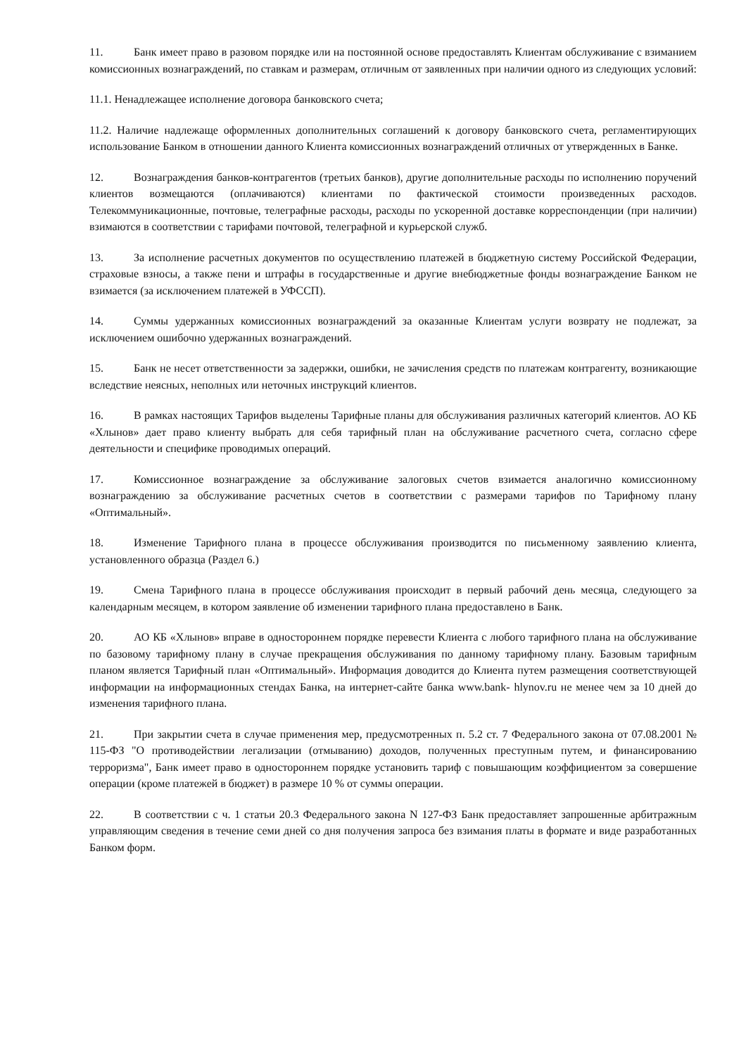11. Банк имеет право в разовом порядке или на постоянной основе предоставлять Клиентам обслуживание с взиманием комиссионных вознаграждений, по ставкам и размерам, отличным от заявленных при наличии одного из следующих условий:
11.1. Ненадлежащее исполнение договора банковского счета;
11.2. Наличие надлежаще оформленных дополнительных соглашений к договору банковского счета, регламентирующих использование Банком в отношении данного Клиента комиссионных вознаграждений отличных от утвержденных в Банке.
12. Вознаграждения банков-контрагентов (третьих банков), другие дополнительные расходы по исполнению поручений клиентов возмещаются (оплачиваются) клиентами по фактической стоимости произведенных расходов. Телекоммуникационные, почтовые, телеграфные расходы, расходы по ускоренной доставке корреспонденции (при наличии) взимаются в соответствии с тарифами почтовой, телеграфной и курьерской служб.
13. За исполнение расчетных документов по осуществлению платежей в бюджетную систему Российской Федерации, страховые взносы, а также пени и штрафы в государственные и другие внебюджетные фонды вознаграждение Банком не взимается (за исключением платежей в УФССП).
14. Суммы удержанных комиссионных вознаграждений за оказанные Клиентам услуги возврату не подлежат, за исключением ошибочно удержанных вознаграждений.
15. Банк не несет ответственности за задержки, ошибки, не зачисления средств по платежам контрагенту, возникающие вследствие неясных, неполных или неточных инструкций клиентов.
16. В рамках настоящих Тарифов выделены Тарифные планы для обслуживания различных категорий клиентов. АО КБ «Хлынов» дает право клиенту выбрать для себя тарифный план на обслуживание расчетного счета, согласно сфере деятельности и специфике проводимых операций.
17. Комиссионное вознаграждение за обслуживание залоговых счетов взимается аналогично комиссионному вознаграждению за обслуживание расчетных счетов в соответствии с размерами тарифов по Тарифному плану «Оптимальный».
18. Изменение Тарифного плана в процессе обслуживания производится по письменному заявлению клиента, установленного образца (Раздел 6.)
19. Смена Тарифного плана в процессе обслуживания происходит в первый рабочий день месяца, следующего за календарным месяцем, в котором заявление об изменении тарифного плана предоставлено в Банк.
20. АО КБ «Хлынов» вправе в одностороннем порядке перевести Клиента с любого тарифного плана на обслуживание по базовому тарифному плану в случае прекращения обслуживания по данному тарифному плану. Базовым тарифным планом является Тарифный план «Оптимальный». Информация доводится до Клиента путем размещения соответствующей информации на информационных стендах Банка, на интернет-сайте банка www.bank- hlynov.ru не менее чем за 10 дней до изменения тарифного плана.
21. При закрытии счета в случае применения мер, предусмотренных п. 5.2 ст. 7 Федерального закона от 07.08.2001 № 115-ФЗ "О противодействии легализации (отмыванию) доходов, полученных преступным путем, и финансированию терроризма", Банк имеет право в одностороннем порядке установить тариф с повышающим коэффициентом за совершение операции (кроме платежей в бюджет) в размере 10 % от суммы операции.
22. В соответствии с ч. 1 статьи 20.3 Федерального закона N 127-ФЗ Банк предоставляет запрошенные арбитражным управляющим сведения в течение семи дней со дня получения запроса без взимания платы в формате и виде разработанных Банком форм.